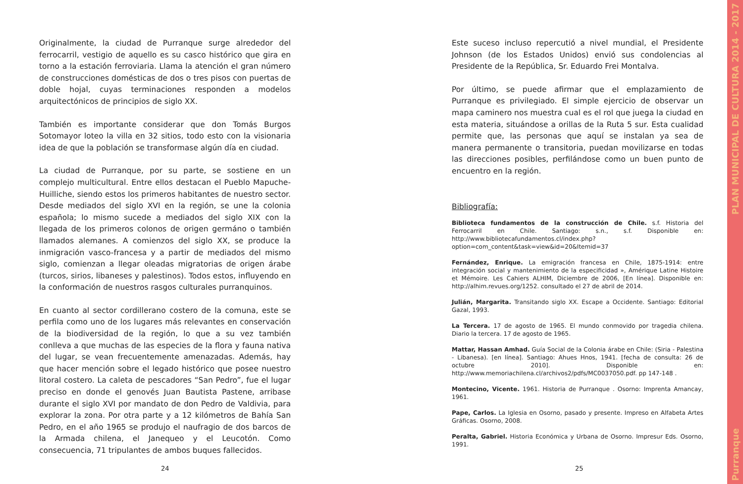Originalmente, la ciudad de Purranque surge alrededor del ferrocarril, vestigio de aquello es su casco histórico que gira en torno a la estación ferroviaria. Llama la atención el gran número de construcciones domésticas de dos o tres pisos con puertas de doble hojal, cuyas terminaciones responden a modelos arquitectónicos de principios de siglo XX.
También es importante considerar que don Tomás Burgos Sotomayor loteo la villa en 32 sitios, todo esto con la visionaria idea de que la población se transformase algún día en ciudad.
La ciudad de Purranque, por su parte, se sostiene en un complejo multicultural. Entre ellos destacan el Pueblo Mapuche-Huilliche, siendo estos los primeros habitantes de nuestro sector. Desde mediados del siglo XVI en la región, se une la colonia española; lo mismo sucede a mediados del siglo XIX con la llegada de los primeros colonos de origen germáno o también llamados alemanes. A comienzos del siglo XX, se produce la inmigración vasco-francesa y a partir de mediados del mismo siglo, comienzan a llegar oleadas migratorias de origen árabe (turcos, sirios, libaneses y palestinos). Todos estos, influyendo en la conformación de nuestros rasgos culturales purranquinos.
En cuanto al sector cordillerano costero de la comuna, este se perfila como uno de los lugares más relevantes en conservación de la biodiversidad de la región, lo que a su vez también conlleva a que muchas de las especies de la flora y fauna nativa del lugar, se vean frecuentemente amenazadas. Además, hay que hacer mención sobre el legado histórico que posee nuestro litoral costero. La caleta de pescadores “San Pedro”, fue el lugar preciso en donde el genovés Juan Bautista Pastene, arribase durante el siglo XVI por mandato de don Pedro de Valdivia, para explorar la zona. Por otra parte y a 12 kilómetros de Bahía San Pedro, en el año 1965 se produjo el naufragio de dos barcos de la Armada chilena, el Janequeo y el Leucotón. Como consecuencia, 71 tripulantes de ambos buques fallecidos.
24
Este suceso incluso repercutió a nivel mundial, el Presidente Johnson (de los Estados Unidos) envió sus condolencias al Presidente de la República, Sr. Eduardo Frei Montalva.
Por último, se puede afirmar que el emplazamiento de Purranque es privilegiado. El simple ejercicio de observar un mapa caminero nos muestra cual es el rol que juega la ciudad en esta materia, situándose a orillas de la Ruta 5 sur. Esta cualidad permite que, las personas que aquí se instalan ya sea de manera permanente o transitoria, puedan movilizarse en todas las direcciones posibles, perfilándose como un buen punto de encuentro en la región.
Bibliografía:
Biblioteca fundamentos de la construcción de Chile. s.f. Historia del Ferrocarril en Chile. Santiago: s.n., s.f. Disponible en: http://www.bibliotecafundamentos.cl/index.php?option=com_content&task=view&id=20&Itemid=37
Fernández, Enrique. La emigración francesa en Chile, 1875-1914: entre integración social y mantenimiento de la especificidad », Amérique Latine Histoire et Mémoire. Les Cahiers ALHIM, Diciembre de 2006, [En línea]. Disponible en: http://alhim.revues.org/1252. consultado el 27 de abril de 2014.
Julián, Margarita. Transitando siglo XX. Escape a Occidente. Santiago: Editorial Gazal, 1993.
La Tercera. 17 de agosto de 1965. El mundo conmovido por tragedia chilena. Diario la tercera. 17 de agosto de 1965.
Mattar, Hassan Amhad. Guía Social de la Colonia árabe en Chile: (Siria - Palestina - Libanesa). [en línea]. Santiago: Ahues Hnos, 1941. [fecha de consulta: 26 de octubre 2010]. Disponible en: http://www.memoriachilena.cl/archivos2/pdfs/MC0037050.pdf. pp 147-148 .
Montecino, Vicente. 1961. Historia de Purranque . Osorno: Imprenta Amancay, 1961.
Pape, Carlos. La Iglesia en Osorno, pasado y presente. Impreso en Alfabeta Artes Gráficas. Osorno, 2008.
Peralta, Gabriel. Historia Económica y Urbana de Osorno. Impresur Eds. Osorno, 1991.
25
PLAN MUNICIPAL DE CULTURA 2014 - 2017
Purranque